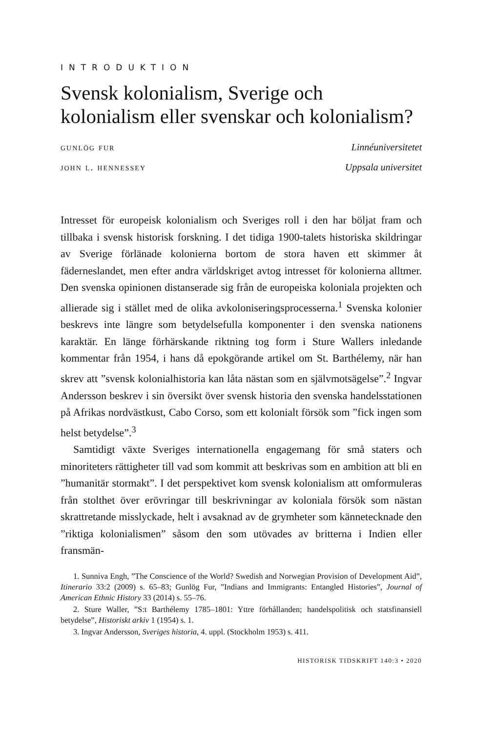INTRODUKTION
Svensk kolonialism, Sverige och kolonialism eller svenskar och kolonialism?
gunlög fur Linnéuniversitetet
john l. hennessey Uppsala universitet
Intresset för europeisk kolonialism och Sveriges roll i den har böljat fram och tillbaka i svensk historisk forskning. I det tidiga 1900-talets historiska skildringar av Sverige förlänade kolonierna bortom de stora haven ett skimmer åt fäderneslandet, men efter andra världskriget avtog intresset för kolonierna alltmer. Den svenska opinionen distanserade sig från de europeiska koloniala projekten och allierade sig i stället med de olika avkoloniseringsprocesserna.<sup>1</sup> Svenska kolonier beskrevs inte längre som betydelsefulla komponenter i den svenska nationens karaktär. En länge förhärskande riktning tog form i Sture Wallers inledande kommentar från 1954, i hans då epokgörande artikel om St. Barthélemy, när han skrev att ”svensk kolonialhistoria kan låta nästan som en självmotsägelse”.<sup>2</sup> Ingvar Andersson beskrev i sin översikt över svensk historia den svenska handelsstationen på Afrikas nordvästkust, Cabo Corso, som ett kolonialt försök som ”fick ingen som helst betydelse”.<sup>3</sup>
Samtidigt växte Sveriges internationella engagemang för små staters och minoriteters rättigheter till vad som kommit att beskrivas som en ambition att bli en ”humanitär stormakt”. I det perspektivet kom svensk kolonialism att omformuleras från stolthet över erövringar till beskrivningar av koloniala försök som nästan skrattretande misslyckade, helt i avsaknad av de grymheter som kännetecknade den ”riktiga kolonialismen” såsom den som utövades av britterna i Indien eller fransmän-
1. Sunniva Engh, ”The Conscience of the World? Swedish and Norwegian Provision of Development Aid”, Itinerario 33:2 (2009) s. 65–83; Gunlög Fur, ”Indians and Immigrants: Entangled Histories”, Journal of American Ethnic History 33 (2014) s. 55–76.
2. Sture Waller, ”S:t Barthélemy 1785–1801: Yttre förhållanden; handelspolitisk och statsfinansiell betydelse”, Historiskt arkiv 1 (1954) s. 1.
3. Ingvar Andersson, Sveriges historia, 4. uppl. (Stockholm 1953) s. 411.
HISTORISK TIDSKRIFT 140:3 • 2020